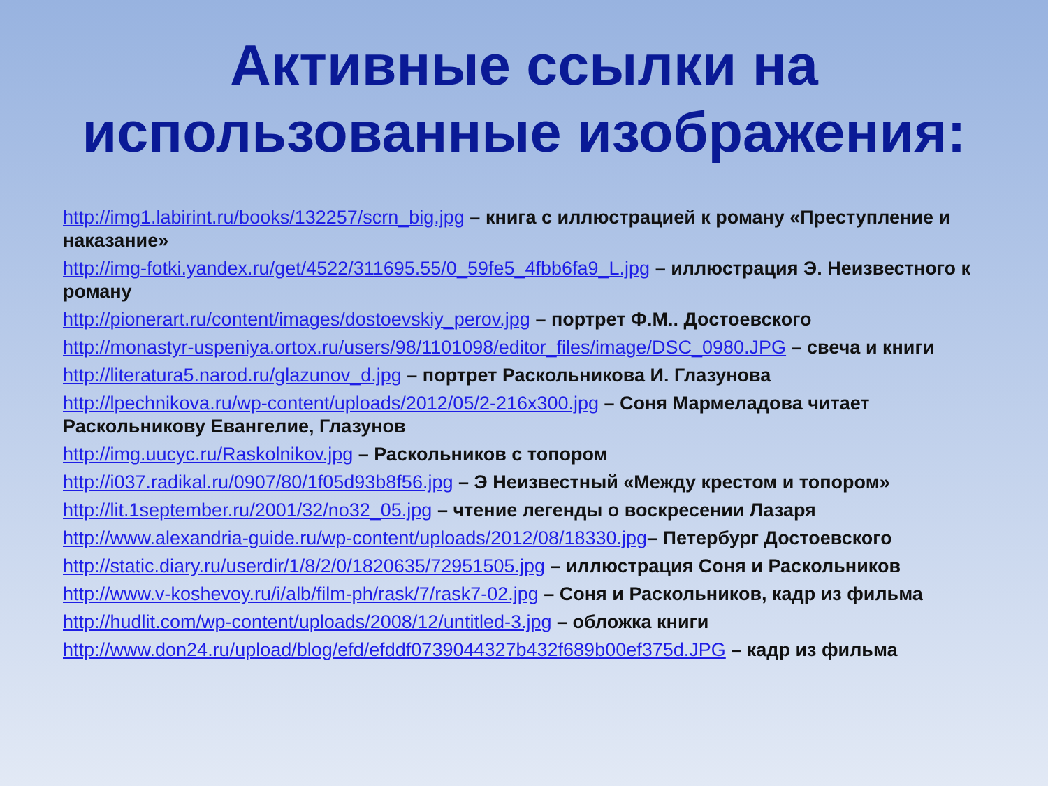Активные ссылки на
использованные изображения:
http://img1.labirint.ru/books/132257/scrn_big.jpg – книга с иллюстрацией к роману «Преступление и наказание»
http://img-fotki.yandex.ru/get/4522/311695.55/0_59fe5_4fbb6fa9_L.jpg – иллюстрация Э. Неизвестного к роману
http://pionerart.ru/content/images/dostoevskiy_perov.jpg – портрет Ф.М.. Достоевского
http://monastyr-uspeniya.ortox.ru/users/98/1101098/editor_files/image/DSC_0980.JPG – свеча и книги
http://literatura5.narod.ru/glazunov_d.jpg – портрет Раскольникова И. Глазунова
http://lpechnikova.ru/wp-content/uploads/2012/05/2-216x300.jpg – Соня Мармеладова читает Раскольникову Евангелие, Глазунов
http://img.uucyc.ru/Raskolnikov.jpg – Раскольников с топором
http://i037.radikal.ru/0907/80/1f05d93b8f56.jpg – Э Неизвестный «Между крестом и топором»
http://lit.1september.ru/2001/32/no32_05.jpg – чтение легенды о воскресении Лазаря
http://www.alexandria-guide.ru/wp-content/uploads/2012/08/18330.jpg– Петербург Достоевского
http://static.diary.ru/userdir/1/8/2/0/1820635/72951505.jpg – иллюстрация Соня и Раскольников
http://www.v-koshevoy.ru/i/alb/film-ph/rask/7/rask7-02.jpg – Соня и Раскольников, кадр из фильма
http://hudlit.com/wp-content/uploads/2008/12/untitled-3.jpg – обложка книги
http://www.don24.ru/upload/blog/efd/efddf0739044327b432f689b00ef375d.JPG – кадр из фильма